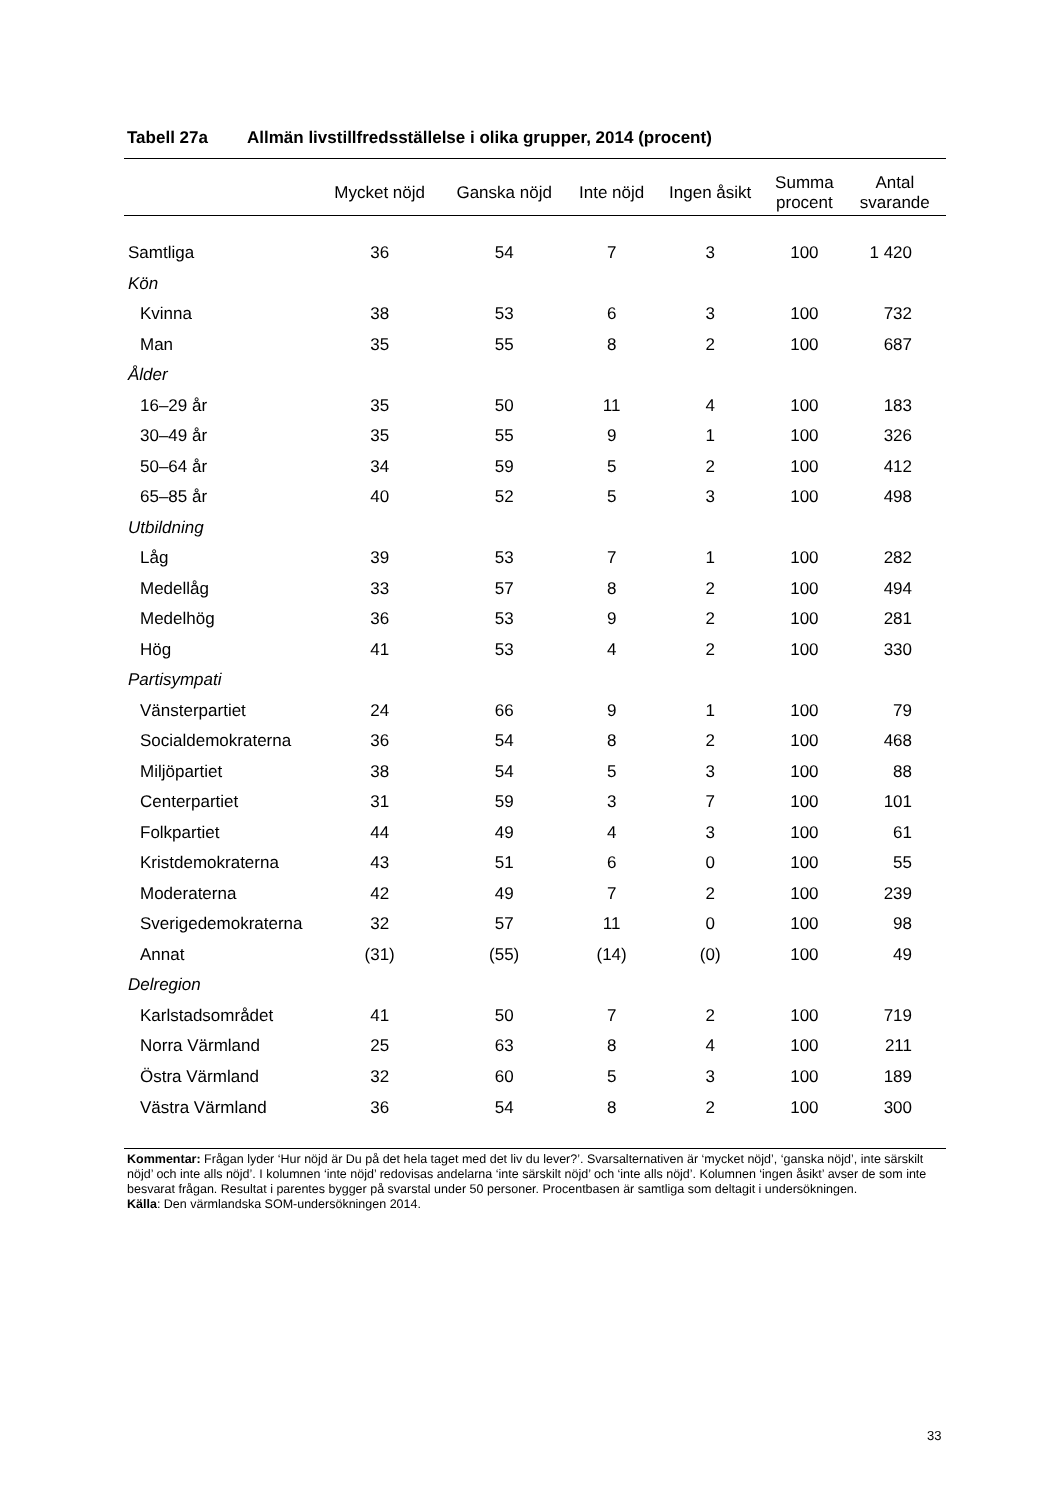Tabell 27a Allmän livstillfredsställelse i olika grupper, 2014 (procent)
| | Mycket nöjd | Ganska nöjd | Inte nöjd | Ingen åsikt | Summa procent | Antal svarande |
| --- | --- | --- | --- | --- | --- | --- |
| Samtliga | 36 | 54 | 7 | 3 | 100 | 1 420 |
| Kön | | | | | | |
| Kvinna | 38 | 53 | 6 | 3 | 100 | 732 |
| Man | 35 | 55 | 8 | 2 | 100 | 687 |
| Ålder | | | | | | |
| 16–29 år | 35 | 50 | 11 | 4 | 100 | 183 |
| 30–49 år | 35 | 55 | 9 | 1 | 100 | 326 |
| 50–64 år | 34 | 59 | 5 | 2 | 100 | 412 |
| 65–85 år | 40 | 52 | 5 | 3 | 100 | 498 |
| Utbildning | | | | | | |
| Låg | 39 | 53 | 7 | 1 | 100 | 282 |
| Medellåg | 33 | 57 | 8 | 2 | 100 | 494 |
| Medelhög | 36 | 53 | 9 | 2 | 100 | 281 |
| Hög | 41 | 53 | 4 | 2 | 100 | 330 |
| Partisympati | | | | | | |
| Vänsterpartiet | 24 | 66 | 9 | 1 | 100 | 79 |
| Socialdemokraterna | 36 | 54 | 8 | 2 | 100 | 468 |
| Miljöpartiet | 38 | 54 | 5 | 3 | 100 | 88 |
| Centerpartiet | 31 | 59 | 3 | 7 | 100 | 101 |
| Folkpartiet | 44 | 49 | 4 | 3 | 100 | 61 |
| Kristdemokraterna | 43 | 51 | 6 | 0 | 100 | 55 |
| Moderaterna | 42 | 49 | 7 | 2 | 100 | 239 |
| Sverigedemokraterna | 32 | 57 | 11 | 0 | 100 | 98 |
| Annat | (31) | (55) | (14) | (0) | 100 | 49 |
| Delregion | | | | | | |
| Karlstadsområdet | 41 | 50 | 7 | 2 | 100 | 719 |
| Norra Värmland | 25 | 63 | 8 | 4 | 100 | 211 |
| Östra Värmland | 32 | 60 | 5 | 3 | 100 | 189 |
| Västra Värmland | 36 | 54 | 8 | 2 | 100 | 300 |
Kommentar: Frågan lyder ‘Hur nöjd är Du på det hela taget med det liv du lever?’. Svarsalternativen är ‘mycket nöjd’, ‘ganska nöjd’, inte särskilt nöjd’ och inte alls nöjd’. I kolumnen ‘inte nöjd’ redovisas andelarna ‘inte särskilt nöjd’ och ‘inte alls nöjd’. Kolumnen ‘ingen åsikt’ avser de som inte besvarat frågan. Resultat i parentes bygger på svarstal under 50 personer. Procentbasen är samtliga som deltagit i undersökningen.
Källa: Den värmlandska SOM-undersökningen 2014.
33